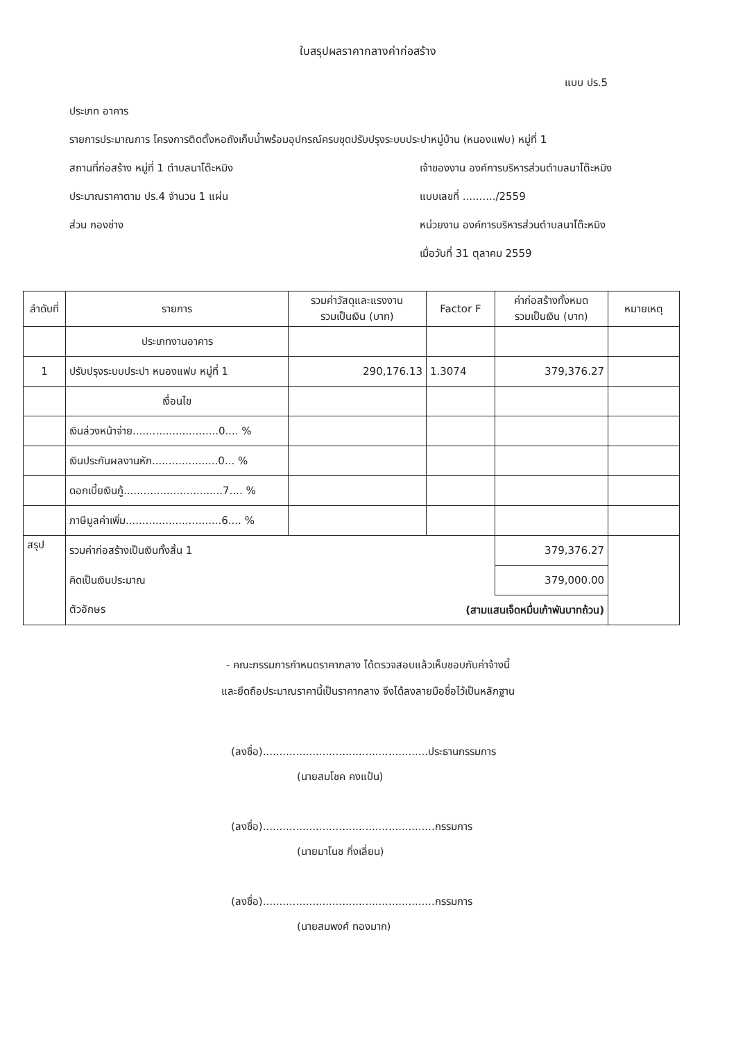ใบสรุปผลราคากลางค่าก่อสร้าง
แบบ ปร.5
ประเภท อาคาร
รายการประมาณการ โครงการติดตั้งหอถังเก็บน้ำพร้อมอุปกรณ์ครบชุดปรับปรุงระบบประปาหมู่บ้าน (หนองแฟบ) หมู่ที่ 1
สถานที่ก่อสร้าง หมู่ที่ 1 ตำบลนาโต๊ะหมิง เจ้าของงาน องค์การบริหารส่วนตำบลนาโต๊ะหมิง
ประมาณราคาตาม ปร.4 จำนวน 1 แผ่น แบบเลขที่ ........../2559
ส่วน กองช่าง หน่วยงาน องค์การบริหารส่วนตำบลนาโต๊ะหมิง
เมื่อวันที่ 31 ตุลาคม 2559
| ลำดับที่ | รายการ | รวมค่าวัสดุและแรงงาน รวมเป็นเงิน (บาท) | Factor F | ค่าก่อสร้างทั้งหมด รวมเป็นเงิน (บาท) | หมายเหตุ |
| --- | --- | --- | --- | --- | --- |
| | ประเภทงานอาคาร | | | | |
| 1 | ปรับปรุงระบบประปา หนองแฟบ หมู่ที่ 1 | 290,176.13 | 1.3074 | 379,376.27 | |
| | เงื่อนไข | | | | |
| | เงินล่วงหน้าจ่าย..........................0.... % | | | | |
| | เงินประกันผลงานหัก....................0... % | | | | |
| | ดอกเบี้ยเงินกู้..............................7.... % | | | | |
| | ภาษีมูลค่าเพิ่ม.............................6.... % | | | | |
| สรุป | รวมค่าก่อสร้างเป็นเงินทั้งสิ้น 1 | | | 379,376.27 | |
| | คิดเป็นเงินประมาณ | | | 379,000.00 | |
| | ตัวอักษร | (สามแสนเจ็ดหมื่นเก้าพันบาทถ้วน) | | | |
- คณะกรรมการกำหนดราคากลาง ได้ตรวจสอบแล้วเห็บชอบกับค่าจ้างนี้
และยึดถือประมาณราคานี้เป็นราคากลาง จึงได้ลงลายมือชื่อไว้เป็นหลักฐาน
(ลงชื่อ)..................................................ประธานกรรมการ
(นายสมโชค คงแป้น)
(ลงชื่อ)....................................................กรรมการ
(นายมาโนช กิ่งเลี่ยน)
(ลงชื่อ)....................................................กรรมการ
(นายสมพงศ์ ทองมาก)